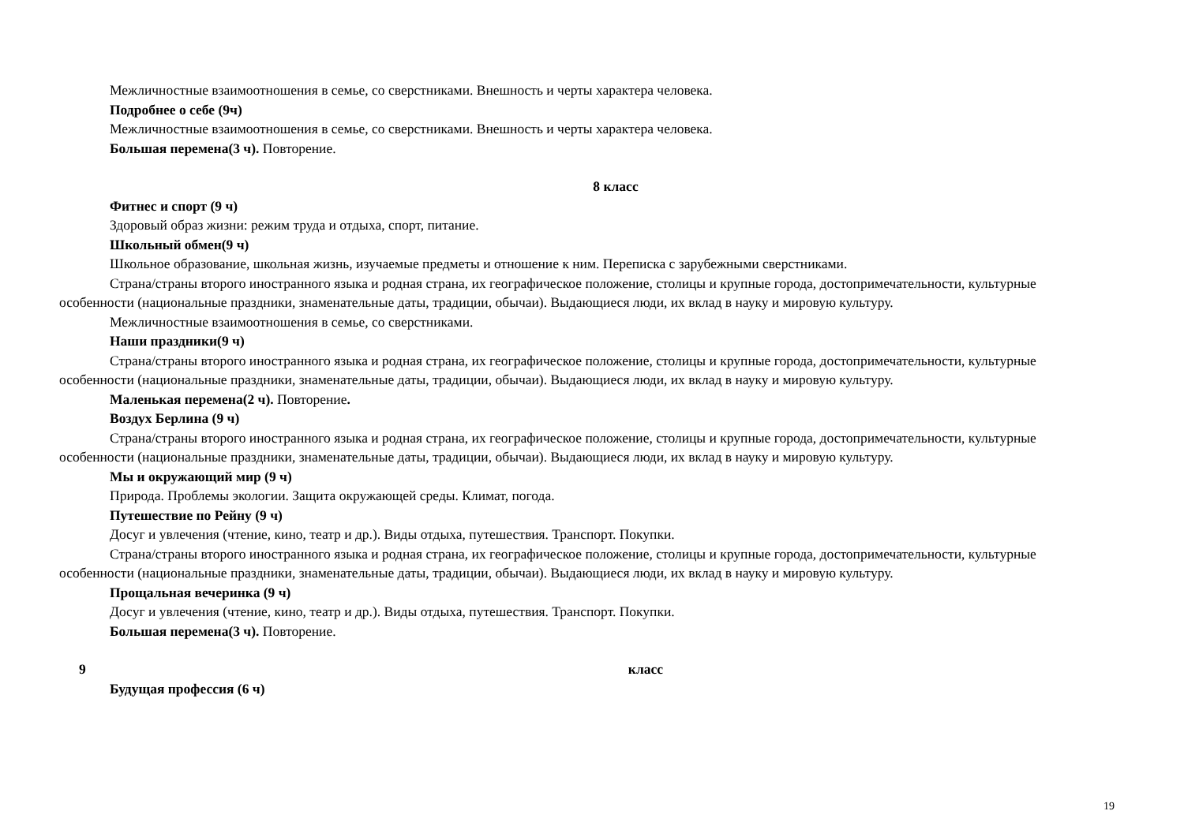Межличностные взаимоотношения в семье, со сверстниками. Внешность и черты характера человека.
Подробнее о себе (9ч)
Межличностные взаимоотношения в семье, со сверстниками. Внешность и черты характера человека.
Большая перемена(3 ч). Повторение.
8 класс
Фитнес и спорт (9 ч)
Здоровый образ жизни: режим труда и отдыха, спорт, питание.
Школьный обмен(9 ч)
Школьное образование, школьная жизнь, изучаемые предметы и отношение к ним. Переписка с зарубежными сверстниками.
Страна/страны второго иностранного языка и родная страна, их географическое положение, столицы и крупные города, достопримечательности, культурные особенности (национальные праздники, знаменательные даты, традиции, обычаи). Выдающиеся люди, их вклад в науку и мировую культуру.
Межличностные взаимоотношения в семье, со сверстниками.
Наши праздники(9 ч)
Страна/страны второго иностранного языка и родная страна, их географическое положение, столицы и крупные города, достопримечательности, культурные особенности (национальные праздники, знаменательные даты, традиции, обычаи). Выдающиеся люди, их вклад в науку и мировую культуру.
Маленькая перемена(2 ч). Повторение.
Воздух Берлина (9 ч)
Страна/страны второго иностранного языка и родная страна, их географическое положение, столицы и крупные города, достопримечательности, культурные особенности (национальные праздники, знаменательные даты, традиции, обычаи). Выдающиеся люди, их вклад в науку и мировую культуру.
Мы и окружающий мир (9 ч)
Природа. Проблемы экологии. Защита окружающей среды. Климат, погода.
Путешествие по Рейну (9 ч)
Досуг и увлечения (чтение, кино, театр и др.). Виды отдыха, путешествия. Транспорт. Покупки.
Страна/страны второго иностранного языка и родная страна, их географическое положение, столицы и крупные города, достопримечательности, культурные особенности (национальные праздники, знаменательные даты, традиции, обычаи). Выдающиеся люди, их вклад в науку и мировую культуру.
Прощальная вечеринка (9 ч)
Досуг и увлечения (чтение, кино, театр и др.). Виды отдыха, путешествия. Транспорт. Покупки.
Большая перемена(3 ч). Повторение.
9 класс
Будущая профессия (6 ч)
19